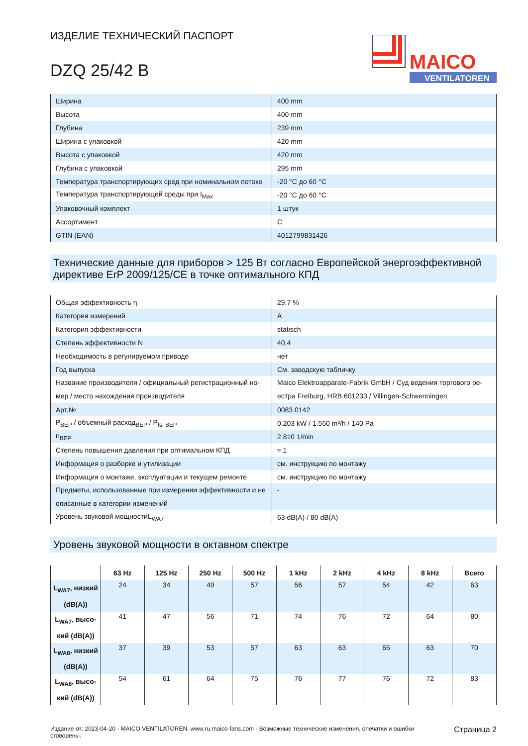MAICO
VENTILATOREN
ИЗДЕЛИЕ ТЕХНИЧЕСКИЙ ПАСПОРТ
DZQ 25/42 B
| Ширина | 400 mm |
| Высота | 400 mm |
| Глубина | 239 mm |
| Ширина с упаковкой | 420 mm |
| Высота с упаковкой | 420 mm |
| Глубина с упаковкой | 295 mm |
| Температура транспортирующих сред при номинальном потоке | -20 °C до 60 °C |
| Температура транспортирующей среды при I<sub>Max</sub> | -20 °C до 60 °C |
| Упаковочный комплект | 1 штук |
| Ассортимент | C |
| GTIN (EAN) | 4012799831426 |
Технические данные для приборов > 125 Вт согласно Европейской энергоэффективной директиве ErP 2009/125/CE в точке оптимального КПД
| Общая эффективность η | 29,7 % |
| Категория измерений | A |
| Категория эффективности | statisch |
| Степень эффективности N | 40,4 |
| Необходимость в регулируемом приводе | нет |
| Год выпуска | См. заводскую табличку |
| Название производителя / официальный регистрационный но­мер / место нахождения производителя | Maico Elektroapparate-Fabrik GmbH / Суд ведения торгового ре­естра Freiburg, HRB 601233 / Villingen-Schwenningen |
| Арт.№ | 0083.0142 |
| P<sub>BEP</sub> / объемный расход<sub>BEP</sub> / P<sub>fs, BEP</sub> | 0,203 kW / 1.550 m³/h / 140 Pa |
| n<sub>BEP</sub> | 2.810 1/min |
| Степень повышения давления при оптимальном КПД | ≈ 1 |
| Информация о разборке и утилизации | см. инструкцию по монтажу |
| Информация о монтаже, эксплуатации и текущем ремонте | см. инструкцию по монтажу |
| Предметы, использованные при измерении эффективности и не описанные в категории изменений | - |
| Уровень звуковой мощностиL<sub>WA7</sub> | 63 dB(A) / 80 dB(A) |
Уровень звуковой мощности в октавном спектре
| | 63 Hz | 125 Hz | 250 Hz | 500 Hz | 1 kHz | 2 kHz | 4 kHz | 8 kHz | Всего |
| --- | --- | --- | --- | --- | --- | --- | --- | --- | --- |
| L<sub>WA7</sub>, низ­кий (dB(A)) | 24 | 34 | 49 | 57 | 56 | 57 | 54 | 42 | 63 |
| L<sub>WA7</sub>, высо­кий (dB(A)) | 41 | 47 | 56 | 71 | 74 | 76 | 72 | 64 | 80 |
| L<sub>WA8</sub>, низ­кий (dB(A)) | 37 | 39 | 53 | 57 | 63 | 63 | 65 | 63 | 70 |
| L<sub>WA8</sub>, высо­кий (dB(A)) | 54 | 61 | 64 | 75 | 76 | 77 | 76 | 72 | 83 |
Издание от: 2023-04-20 - MAICO VENTILATOREN, www.ru.maico-fans.com - Возможные технические изменения, опечатки и ошибки оговорены.
Страница 2